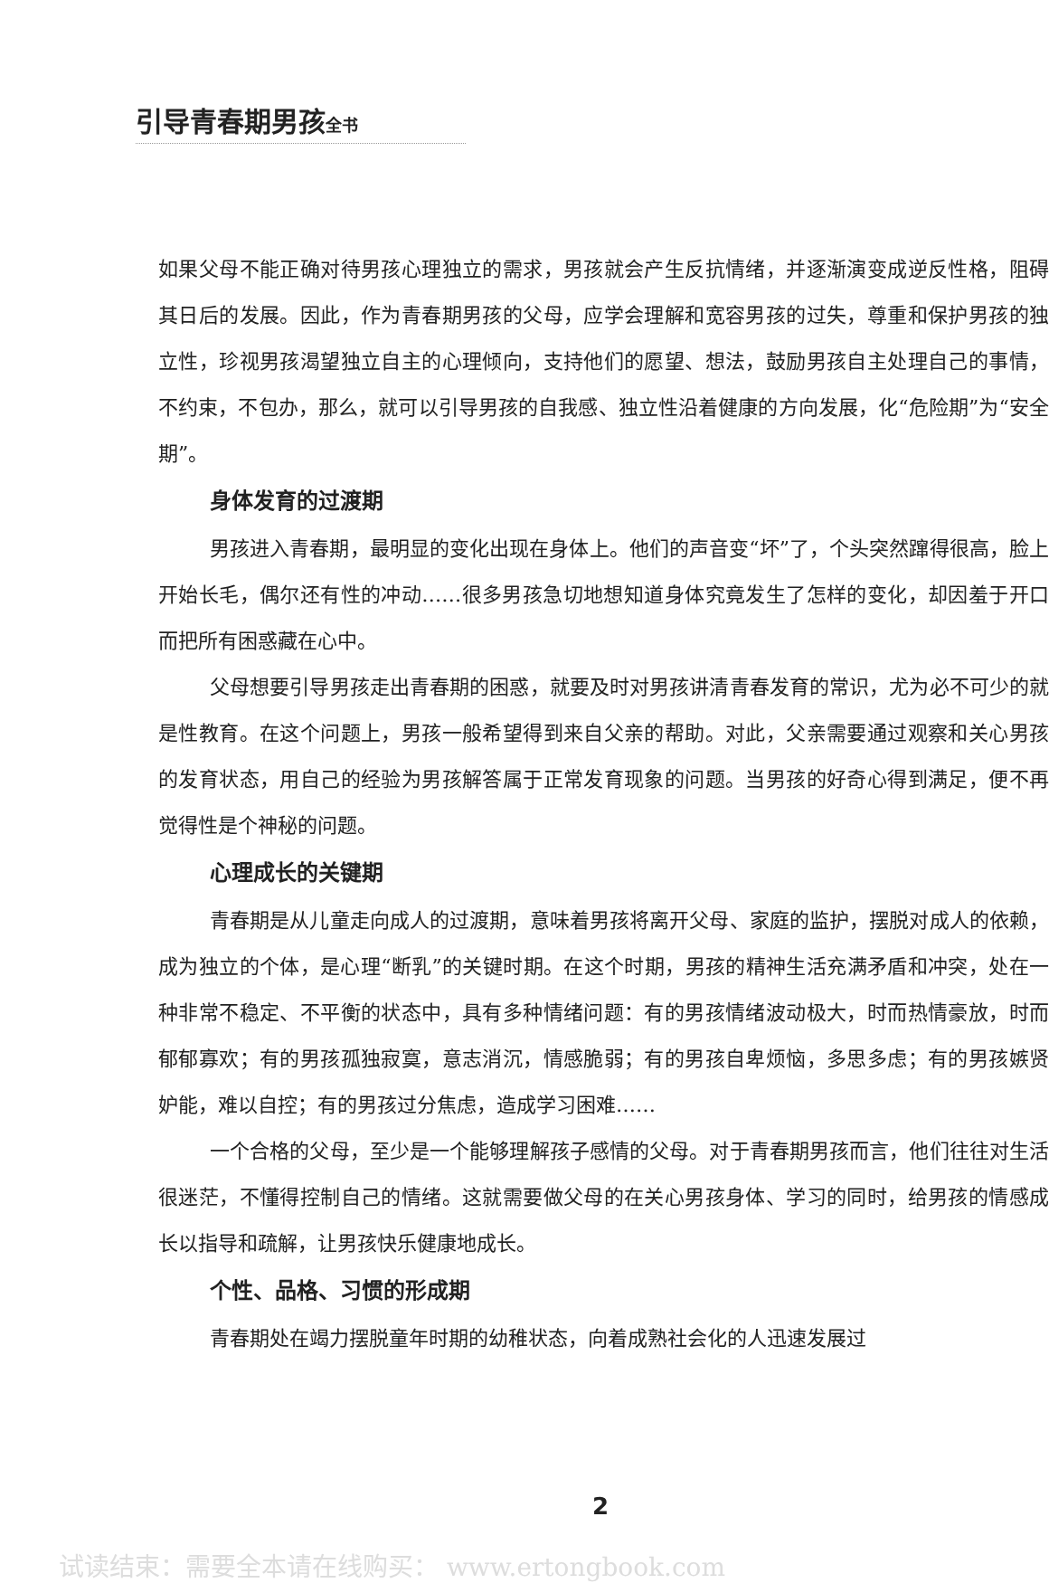引导青春期男孩全书
如果父母不能正确对待男孩心理独立的需求，男孩就会产生反抗情绪，并逐渐演变成逆反性格，阻碍其日后的发展。因此，作为青春期男孩的父母，应学会理解和宽容男孩的过失，尊重和保护男孩的独立性，珍视男孩渴望独立自主的心理倾向，支持他们的愿望、想法，鼓励男孩自主处理自己的事情，不约束，不包办，那么，就可以引导男孩的自我感、独立性沿着健康的方向发展，化“危险期”为“安全期”。
身体发育的过渡期
男孩进入青春期，最明显的变化出现在身体上。他们的声音变“坏”了，个头突然蹿得很高，脸上开始长毛，偶尔还有性的冲动……很多男孩急切地想知道身体究竟发生了怎样的变化，却因羞于开口而把所有困惑藏在心中。
父母想要引导男孩走出青春期的困惑，就要及时对男孩讲清青春发育的常识，尤为必不可少的就是性教育。在这个问题上，男孩一般希望得到来自父亲的帮助。对此，父亲需要通过观察和关心男孩的发育状态，用自己的经验为男孩解答属于正常发育现象的问题。当男孩的好奇心得到满足，便不再觉得性是个神秘的问题。
心理成长的关键期
青春期是从儿童走向成人的过渡期，意味着男孩将离开父母、家庭的监护，摆脱对成人的依赖，成为独立的个体，是心理“断乳”的关键时期。在这个时期，男孩的精神生活充满矛盾和冲突，处在一种非常不稳定、不平衡的状态中，具有多种情绪问题：有的男孩情绪波动极大，时而热情豪放，时而郁郁寡欢；有的男孩孤独寂寞，意志消沉，情感脆弱；有的男孩自卑烦恼，多思多虑；有的男孩嫉贤妒能，难以自控；有的男孩过分焦虑，造成学习困难……
一个合格的父母，至少是一个能够理解孩子感情的父母。对于青春期男孩而言，他们往往对生活很迷茫，不懂得控制自己的情绪。这就需要做父母的在关心男孩身体、学习的同时，给男孩的情感成长以指导和疏解，让男孩快乐健康地成长。
个性、品格、习惯的形成期
青春期处在竭力摆脱童年时期的幼稚状态，向着成熟社会化的人迅速发展过
2
试读结束：需要全本请在线购买： www.ertongbook.com